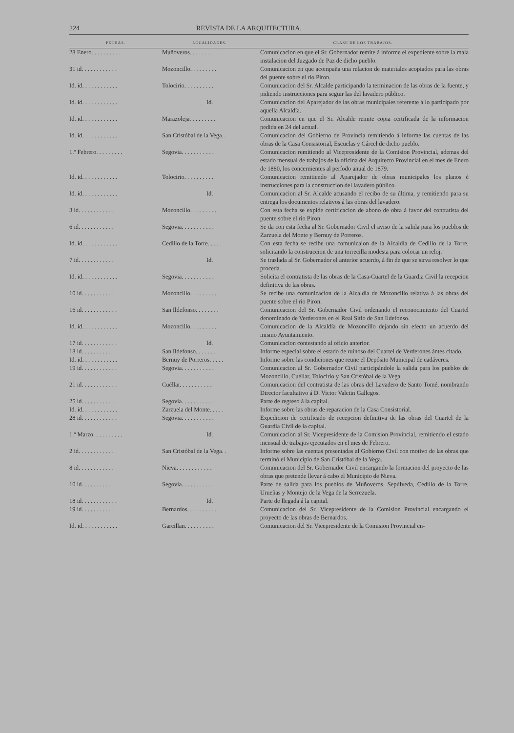224 REVISTA DE LA ARQUITECTURA.
| FECHAS. | LOCALIDADES. | CLASE DE LOS TRABAJOS. |
| --- | --- | --- |
| 28 Enero. . . . . . . . . . | Muñoveros. . . . . . . . . . | Comunicacion en que el Sr. Gobernador remite á informe el expediente sobre la mala instalacion del Juzgado de Paz de dicho pueblo. |
| 31 id. . . . . . . . . . . . | Mozoncillo. . . . . . . . . | Comunicacion en que acompaña una relacion de materiales acopiados para las obras del puente sobre el rio Piron. |
| Id. id. . . . . . . . . . . . | Tolocirio. . . . . . . . . . | Comunicacion del Sr. Alcalde participando la terminacion de las obras de la fuente, y pidiendo instrucciones para seguir las del lavadero público. |
| Id. id. . . . . . . . . . . . | Id. | Comunicacion del Aparejador de las obras municipales referente á lo participado por aquella Alcaldía. |
| Id. id. . . . . . . . . . . . | Marazoleja. . . . . . . . . | Comunicacion en que el Sr. Alcalde remite copia certificada de la informacion pedida en 24 del actual. |
| Id. id. . . . . . . . . . . . | San Cristóbal de la Vega. . | Comunicacion del Gobierno de Provincia remitiendo á informe las cuentas de las obras de la Casa Consistorial, Escuelas y Cárcel de dicho pueblo. |
| 1.º Febrero. . . . . . . . . | Segovia. . . . . . . . . . . | Comunicacion remitiendo al Vicepresidente de la Comision Provincial, ademas del estado mensual de trabajos de la oficina del Arquitecto Provincial en el mes de Enero de 1880, los concernientes al período anual de 1879. |
| Id. id. . . . . . . . . . . . | Tolocirio. . . . . . . . . . | Comunicacion remitiendo al Aparejador de obras municipales los planos é instrucciones para la construccion del lavadero público. |
| Id. id. . . . . . . . . . . . | Id. | Comunicacion al Sr. Alcalde acusando el recibo de su última, y remitiendo para su entrega los documentos relativos á las obras del lavadero. |
| 3 id. . . . . . . . . . . . | Mozoncillo. . . . . . . . . | Con esta fecha se expide certificacion de abono de obra á favor del contratista del puente sobre el rio Piron. |
| 6 id. . . . . . . . . . . . | Segovia. . . . . . . . . . . | Se da con esta fecha al Sr. Gobernador Civil el aviso de la salida para los pueblos de Zarzuela del Monte y Bernuy de Porreros. |
| Id. id. . . . . . . . . . . . | Cedillo de la Torre. . . . . | Con esta fecha se recibe una comunicaion de la Alcaldía de Cedillo de la Torre, solicitando la construccion de una torrecilla modesta para colocar un reloj. |
| 7 id. . . . . . . . . . . . | Id. | Se traslada al Sr. Gobernador el anterior acuerdo, á fin de que se sirva resolver lo que proceda. |
| Id. id. . . . . . . . . . . . | Segovia. . . . . . . . . . . | Solicita el contratista de las obras de la Casa-Cuartel de la Guardia Civil la recepcion definitiva de las obras. |
| 10 id. . . . . . . . . . . . | Mozoncillo. . . . . . . . . | Se recibe una comunicacion de la Alcaldía de Mozoncillo relativa á las obras del puente sobre el rio Piron. |
| 16 id. . . . . . . . . . . . | San Ildefonso. . . . . . . . | Comunicacion del Sr. Gobernador Civil ordenando el reconocimiento del Cuartel denominado de Verderones en el Real Sitio de San Ildefonso. |
| Id. id. . . . . . . . . . . . | Mozoncillo. . . . . . . . . | Comunicacion de la Alcaldía de Mozoncillo dejando sin efecto un acuerdo del mismo Ayuntamiento. |
| 17 id. . . . . . . . . . . . | Id. | Comunicacion contestando al oficio anterior. |
| 18 id. . . . . . . . . . . . | San Ildefonso. . . . . . . . | Informe especial sobre el estado de ruinoso del Cuartel de Verderones ántes citado. |
| Id. id. . . . . . . . . . . . | Bernuy de Porreros. . . . . | Informe sobre las condiciones que reune el Depósito Municipal de cadáveres. |
| 19 id. . . . . . . . . . . . | Segovia. . . . . . . . . . . | Comunicacion al Sr. Gobernador Civil participándole la salida para los pueblos de Mozoncillo, Cuéllar, Tolocirio y San Cristóbal de la Vega. |
| 21 id. . . . . . . . . . . . | Cuéllar. . . . . . . . . . . | Comunicacion del contratista de las obras del Lavadero de Santo Tomé, nombrando Director facultativo á D. Victor Valetin Gallegos. |
| 25 id. . . . . . . . . . . . | Segovia. . . . . . . . . . . | Parte de regreso á la capital. |
| Id. id. . . . . . . . . . . . | Zarzuela del Monte. . . . . | Informe sobre las obras de reparacion de la Casa Consistorial. |
| 28 id. . . . . . . . . . . . | Segovia. . . . . . . . . . . | Expedicion de certificado de recepcion definitiva de las obras del Cuartel de la Guardia Civil de la capital. |
| 1.º Marzo. . . . . . . . . . | Id. | Comunicacion al Sr. Vicepresidente de la Comision Provincial, remitiendo el estado mensual de trabajos ejecutados en el mes de Febrero. |
| 2 id. . . . . . . . . . . . | San Cristóbal de la Vega. . | Informe sobre las cuentas presentadas al Gobierno Civil con motivo de las obras que terminó el Municipio de San Cristóbal de la Vega. |
| 8 id. . . . . . . . . . . . | Nieva. . . . . . . . . . . . | Comnnicacion del Sr. Gobernador Civil encargando la formacion del proyecto de las obras que pretende llevar á cabo el Municipio de Nieva. |
| 10 id. . . . . . . . . . . . | Segovia. . . . . . . . . . . | Parte de salida para los pueblos de Muñoveros, Sepúlveda, Cedillo de la Torre, Urueñas y Montejo de la Vega de la Serrezuela. |
| 18 id. . . . . . . . . . . . | Id. | Parte de llegada á la capital. |
| 19 id. . . . . . . . . . . . | Bernardos. . . . . . . . . . | Comunicacion del Sr. Vicepresidente de la Comision Provincial encargando el proyecto de las obras de Bernardos. |
| Id. id. . . . . . . . . . . . | Garcillan. . . . . . . . . . | Comunicacion del Sr. Vicepresidente de la Comision Provincial en- |